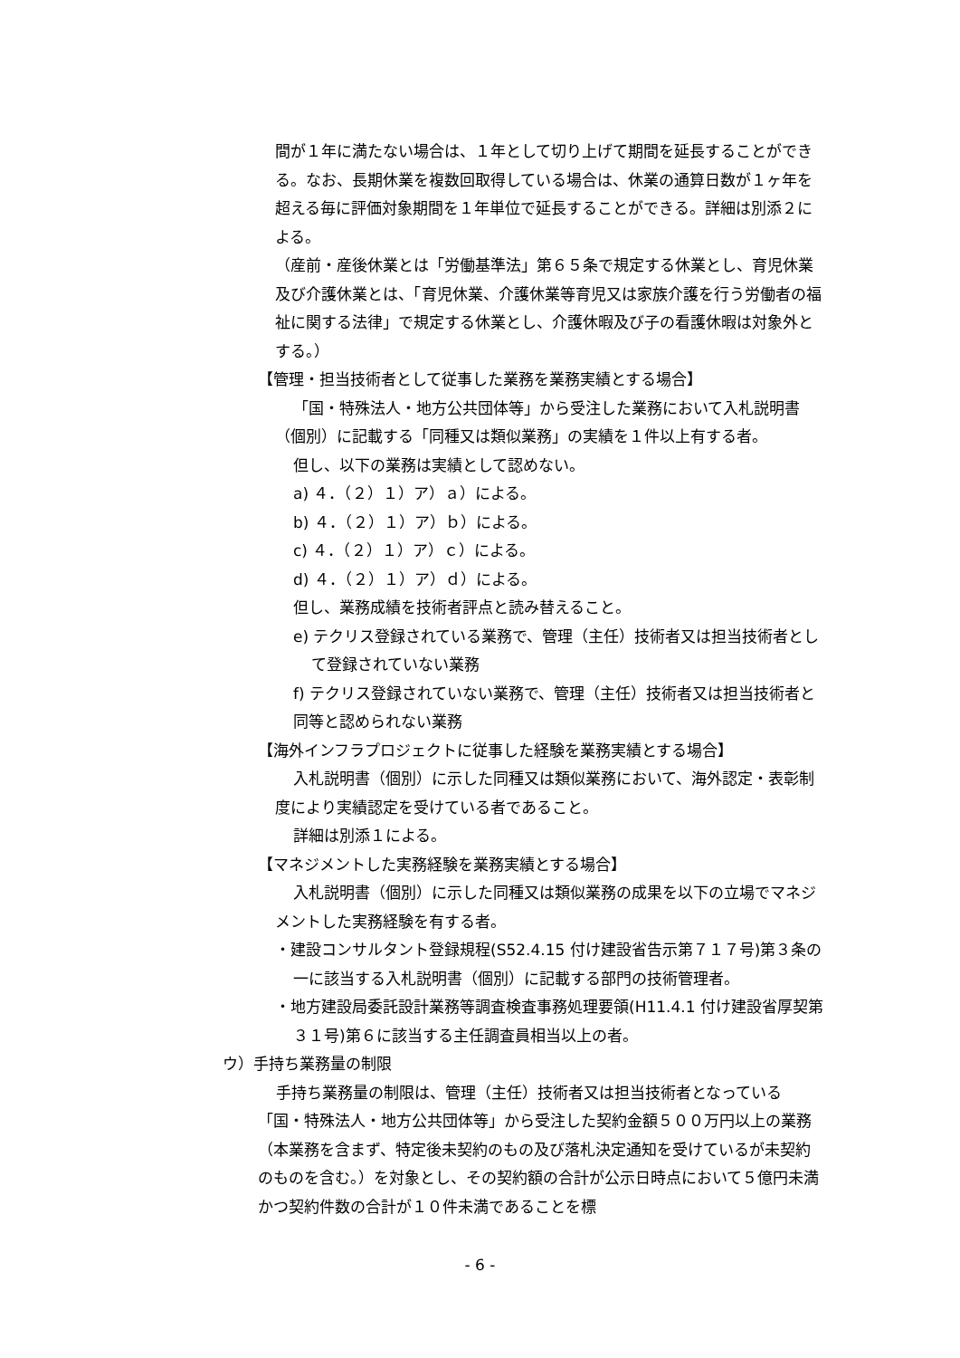間が１年に満たない場合は、１年として切り上げて期間を延長することができる。なお、長期休業を複数回取得している場合は、休業の通算日数が１ヶ年を超える毎に評価対象期間を１年単位で延長することができる。詳細は別添２による。
（産前・産後休業とは「労働基準法」第６５条で規定する休業とし、育児休業及び介護休業とは、「育児休業、介護休業等育児又は家族介護を行う労働者の福祉に関する法律」で規定する休業とし、介護休暇及び子の看護休暇は対象外とする。）
【管理・担当技術者として従事した業務を業務実績とする場合】
「国・特殊法人・地方公共団体等」から受注した業務において入札説明書（個別）に記載する「同種又は類似業務」の実績を１件以上有する者。
但し、以下の業務は実績として認めない。
a) ４．（２）１）ア）ａ）による。
b) ４．（２）１）ア）ｂ）による。
c) ４．（２）１）ア）ｃ）による。
d) ４．（２）１）ア）ｄ）による。
但し、業務成績を技術者評点と読み替えること。
e) テクリス登録されている業務で、管理（主任）技術者又は担当技術者として登録されていない業務
f) テクリス登録されていない業務で、管理（主任）技術者又は担当技術者と同等と認められない業務
【海外インフラプロジェクトに従事した経験を業務実績とする場合】
入札説明書（個別）に示した同種又は類似業務において、海外認定・表彰制度により実績認定を受けている者であること。
詳細は別添１による。
【マネジメントした実務経験を業務実績とする場合】
入札説明書（個別）に示した同種又は類似業務の成果を以下の立場でマネジメントした実務経験を有する者。
・建設コンサルタント登録規程(S52.4.15 付け建設省告示第７１７号)第３条の一に該当する入札説明書（個別）に記載する部門の技術管理者。
・地方建設局委託設計業務等調査検査事務処理要領(H11.4.1 付け建設省厚契第３１号)第６に該当する主任調査員相当以上の者。
ウ）手持ち業務量の制限
手持ち業務量の制限は、管理（主任）技術者又は担当技術者となっている「国・特殊法人・地方公共団体等」から受注した契約金額５００万円以上の業務（本業務を含まず、特定後未契約のもの及び落札決定通知を受けているが未契約のものを含む。）を対象とし、その契約額の合計が公示日時点において５億円未満かつ契約件数の合計が１０件未満であることを標
- 6 -